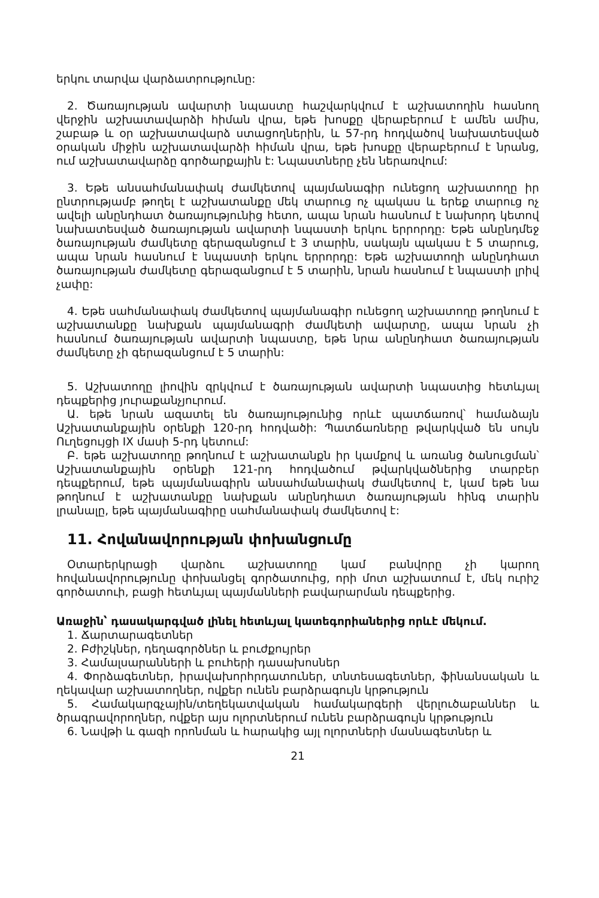երկու տարվա վարձատրությունը:
2. Ծառայության ավարտի նպաստը հաշվարկվում է աշխատողին հասնող վերջին աշխատավարձի հիման վրա, եթե խոսքը վերաբերում է ամեն ամիս, շաբաթ և օր աշխատավարձ ստացողներին, և 57-րդ հոդվածով նախատեսված օրական միջին աշխատավարձի հիման վրա, եթե խոսքը վերաբերում է նրանց, ում աշխատավարձը գործարքային է: Նպաստները չեն ներառվում:
3. Եթե անսահմանափակ ժամկետով պայմանագիր ունեցող աշխատողը իր ընտրությամբ թողել է աշխատանքը մեկ տարուց ոչ պակաս և երեք տարուց ոչ ավելի անընդհատ ծառայությունից հետո, ապա նրան հասնում է նախորդ կետով նախատեսված ծառայության ավարտի նպաստի երկու երրորդը: Եթե անընդմեջ ծառայության ժամկետը գերազանցում է 3 տարին, սակայն պակաս է 5 տարուց, ապա նրան հասնում է նպաստի երկու երրորդը: Եթե աշխատողի անընդհատ ծառայության ժամկետը գերազանցում է 5 տարին, նրան հասնում է նպաստի լրիվ չափը:
4. Եթե սահմանափակ ժամկետով պայմանագիր ունեցող աշխատողը թողնում է աշխատանքը նախքան պայմանագրի ժամկետի ավարտը, ապա նրան չի հասնում ծառայության ավարտի նպաստը, եթե նրա անընդհատ ծառայության ժամկետը չի գերազանցում է 5 տարին:
5. Աշխատողը լիովին զրկվում է ծառայության ավարտի նպաստից հետևյալ դեպքերից յուրաքանչյուրում.
Ա. եթե նրան ազատել են ծառայությունից որևէ պատճառով՝ համաձայն Աշխատանքային օրենքի 120-րդ հոդվածի: Պատճառները թվարկված են սույն Ուղեցույցի IX մասի 5-րդ կետում:
Բ. եթե աշխատողը թողնում է աշխատանքն իր կամքով և առանց ծանուցման՝ Աշխատանքային օրենքի 121-րդ հոդվածում թվարկվածներից տարբեր դեպքերում, եթե պայմանագիրն անսահմանափակ ժամկետով է, կամ եթե նա թողնում է աշխատանքը նախքան անընդհատ ծառայության հինգ տարին լրանալը, եթե պայմանագիրը սահմանափակ ժամկետով է:
11. Հովանավորության փոխանցումը
Օտարերկրացի վարձու աշխատողը կամ բանվորը չի կարող հովանավորությունը փոխանցել գործատուից, որի մոտ աշխատում է, մեկ ուրիշ գործատուի, բացի հետևյալ պայմանների բավարարման դեպքերից.
Առաջին՝ դասակարգված լինել հետևյալ կատեգորիաներից որևէ մեկում.
1. Ճարտարագետներ
2. Բժիշկներ, դեղագործներ և բուժքույրեր
3. Համալսարանների և բուհերի դասախոսներ
4. Փորձագետներ, իրավախորհրդատուներ, տնտեսագետներ, ֆինանսական և ղեկավար աշխատողներ, ովքեր ունեն բարձրագույն կրթություն
5. Համակարգչային/տեղեկատվական համակարգերի վերլուծաբաններ և ծրագրավորողներ, ովքեր այս ոլորտներում ունեն բարձրագույն կրթություն
6. Նավթի և գազի որոնման և հարակից այլ ոլորտների մասնագետներ և
21